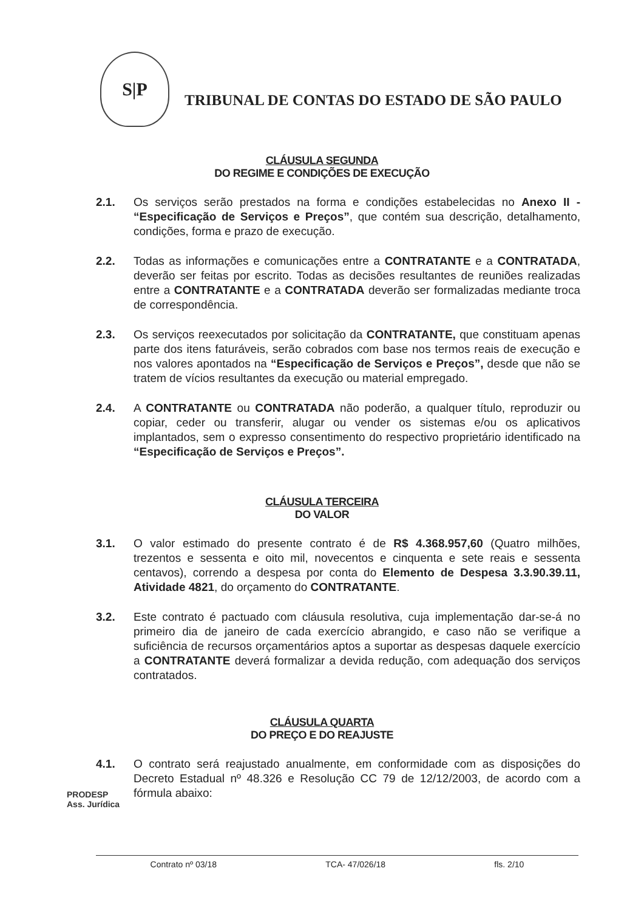S|P
TRIBUNAL DE CONTAS DO ESTADO DE SÃO PAULO
CLÁUSULA SEGUNDA
DO REGIME E CONDIÇÕES DE EXECUÇÃO
2.1. Os serviços serão prestados na forma e condições estabelecidas no Anexo II - “Especificação de Serviços e Preços”, que contém sua descrição, detalhamento, condições, forma e prazo de execução.
2.2. Todas as informações e comunicações entre a CONTRATANTE e a CONTRATADA, deverão ser feitas por escrito. Todas as decisões resultantes de reuniões realizadas entre a CONTRATANTE e a CONTRATADA deverão ser formalizadas mediante troca de correspondência.
2.3. Os serviços reexecutados por solicitação da CONTRATANTE, que constituam apenas parte dos itens faturáveis, serão cobrados com base nos termos reais de execução e nos valores apontados na “Especificação de Serviços e Preços”, desde que não se tratem de vícios resultantes da execução ou material empregado.
2.4. A CONTRATANTE ou CONTRATADA não poderão, a qualquer título, reproduzir ou copiar, ceder ou transferir, alugar ou vender os sistemas e/ou os aplicativos implantados, sem o expresso consentimento do respectivo proprietário identificado na “Especificação de Serviços e Preços”.
CLÁUSULA TERCEIRA
DO VALOR
3.1. O valor estimado do presente contrato é de R$ 4.368.957,60 (Quatro milhões, trezentos e sessenta e oito mil, novecentos e cinquenta e sete reais e sessenta centavos), correndo a despesa por conta do Elemento de Despesa 3.3.90.39.11, Atividade 4821, do orçamento do CONTRATANTE.
3.2. Este contrato é pactuado com cláusula resolutiva, cuja implementação dar-se-á no primeiro dia de janeiro de cada exercício abrangido, e caso não se verifique a suficiência de recursos orçamentários aptos a suportar as despesas daquele exercício a CONTRATANTE deverá formalizar a devida redução, com adequação dos serviços contratados.
CLÁUSULA QUARTA
DO PREÇO E DO REAJUSTE
4.1. O contrato será reajustado anualmente, em conformidade com as disposições do Decreto Estadual nº 48.326 e Resolução CC 79 de 12/12/2003, de acordo com a fórmula abaixo:
PRODESP
Ass. Jurídica
Contrato nº 03/18 TCA- 47/026/18 fls. 2/10